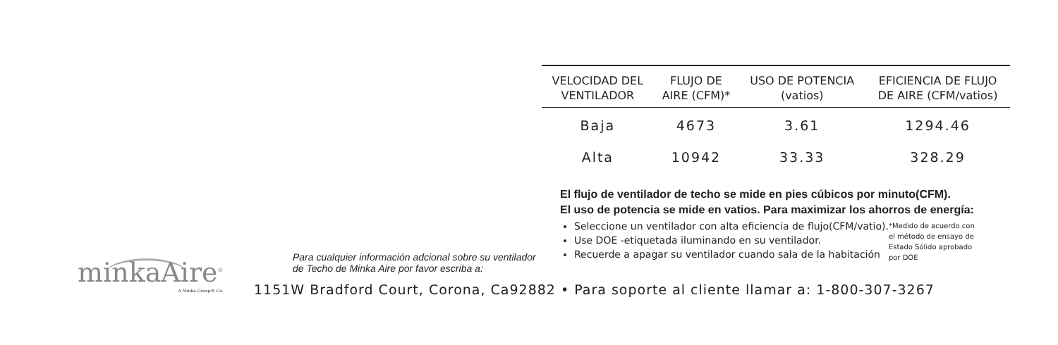| VELOCIDAD DEL VENTILADOR | FLUJO DE AIRE (CFM)* | USO DE POTENCIA (vatios) | EFICIENCIA DE FLUJO DE AIRE (CFM/vatios) |
| --- | --- | --- | --- |
| Baja | 4673 | 3.61 | 1294.46 |
| Alta | 10942 | 33.33 | 328.29 |
El flujo de ventilador de techo se mide en pies cúbicos por minuto(CFM).
El uso de potencia se mide en vatios. Para maximizar los ahorros de energía:
Seleccione un ventilador con alta eficiencia de flujo(CFM/vatio).
Use DOE -etiquetada iluminando en su ventilador.
Recuerde a apagar su ventilador cuando sala de la habitación
*Medido de acuerdo con
el método de ensayo de
Estado Sólido aprobado
por DOE
minkaAire<sup>®</sup>
A Minka Group® Co.
Para cualquier información adcional sobre su ventilador
de Techo de Minka Aire por favor escriba a:
1151W Bradford Court, Corona, Ca92882 • Para soporte al cliente llamar a: 1-800-307-3267